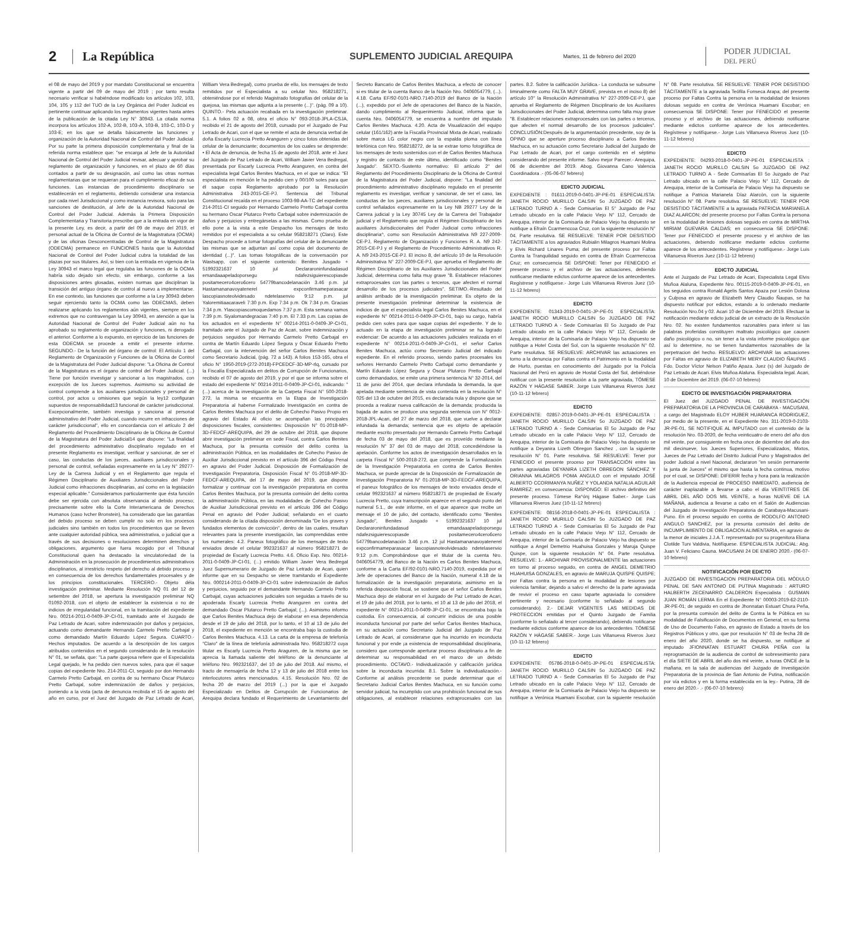2 La República
SUPLEMENTO JUDICIAL AREQUIPA
Martes, 11 de febrero del 2020
PODER JUDICIAL
DEL PERÚ
el 08 de mayo del 2019 y por mandato Constitucional se encuentra vigente a partir del 09 de mayo del 2019 ; por tanto resulta necesario verificar si habiéndose modificado los artículos 102, 103, 104, 105 y 112 del TUO de la Ley Orgánica del Poder Judicial es pertinente continuar aplicando los reglamentos vigentes hasta antes de la publicación de la citada Ley N° 30943. La citada norma incorpora los artículos 102-A, 102-B, 103-A, 103-B, 103-C, 103-D y 103-E; en los que se detalla básicamente las funciones y organización de la Autoridad Nacional de Control del Poder Judicial. Por su parte la primera disposición complementaria y final de la referida norma establece que: "se encarga al Jefe de la Autoridad Nacional de Control del Poder Judicial revisar, adecuar y aprobar su reglamento de organización y funciones, en el plazo de 60 días contados a partir de su designación, así como las otras normas reglamentarias que se requieran para el cumplimiento eficaz de sus funciones. Las instancias de procedimiento disciplinario se establecerán en el reglamento, debiendo considerar una instancia por cada nivel Jurisdiccional y como instancia revisora, solo para las sanciones de destitución, al Jefe de la Autoridad Nacional de Control del Poder Judicial. Además la Primera Disposición Complementaria y Transitoria prescribe que a la entrada en vigor de la presente Ley, es decir, a partir del 09 de mayo del 2019, el personal actual de la Oficina de Control de la Magistratura (OCMA) y de las oficinas Desconcentradas de Control de la Magistratura (ODECMA) permanece en FUNCIONES hasta que la Autoridad Nacional de Control del Poder Judicial cubra la totalidad de las plazas por sus titulares. Así, si bien con la entrada en vigencia de la Ley 30943 el marco legal que regulaba las funciones de la OCMA habría sido dejado sin efecto, sin embargo, conforme a las disposiciones antes glosadas, existen normas que disciplinan la transición del antiguo órgano de control al nuevo a implementarse. En ese contexto, las funciones que conforme a la Ley 30943 deben seguir ejerciendo tanto la OCMA como las ODECMAS, deben realizarse aplicando los reglamentos aún vigentes, siempre en los extremos que no contravengan la Ley 30943, en atención a que la Autoridad Nacional de Control del Poder Judicial aún no ha aprobado su reglamento de organización y funciones, ni derogado el anterior. Conforme a lo expuesto, en ejercicio de las funciones de esta ODECMA se procede a emitir el presente informe. SEGUNDO.- De la función del órgano de control: El Artículo 1 del Reglamento de Organización y Funciones de la Oficina de Control de la Magistratura del Poder Judicial dispone: "La Oficina de Control de la Magistratura es el órgano de control del Poder Judicial. (...) Tiene por función investigar y sancionar a los magistrados, con excepción de los Jueces supremos. Asimismo su actividad de control comprende a los auxiliares jurisdiccionales y personal de control, por actos u omisiones que según la ley12 configuran supuestos de responsabilidad13 funcional de carácter jurisdiccional. Excepcionalmente, también investiga y sanciona al personal administrativo del Poder Judicial, cuando incurre en infracciones de carácter jurisdiccional", ello en concordancia con el artículo 2 del Reglamento del Procedimiento Disciplinario de la Oficina de Control de la Magistratura del Poder Judicial14 que dispone: "La finalidad del procedimiento administrativo disciplinario regulado en el presente Reglamento es investigar, verificar y sancionar, de ser el caso, las conductas de los jueces, auxiliares jurisdiccionales y personal de control, señaladas expresamente en la Ley N° 29277- Ley de la Carrera Judicial y en el Reglamento que regula el Régimen Disciplinario de Auxiliares Jurisdiccionales del Poder Judicial como infracciones disciplinarias, así como en la legislación especial aplicable." Consideramos particularmente que ésta función debe ser ejercida con absoluta observancia al debido proceso; precisamente sobre ello la Corte Interamericana de Derechos Humanos (caso Ivcher Bronstein), ha considerado que las garantías del debido proceso se deben cumplir no solo en los procesos judiciales sino también en todos los procedimientos que se lleven ante cualquier autoridad pública, sea administrativa, o judicial que a través de sus decisiones o resoluciones determinen derechos y obligaciones, argumento que fuera recogido por el Tribunal Constitucional quien ha destacado la vinculatoriedad de la Administración en la prosecución de procedimientos administrativos disciplinarios, al irrestricto respeto del derecho al debido proceso y en consecuencia de los derechos fundamentales procesales y de los principios constitucionales. TERCERO.- Objeto déla investigación preliminar. Mediante Resolución NQ 01 del 12 de setiembre del 2018, se apertura la investigación preliminar NQ 01092-2018, con el objeto de establecer la existencia o no de indicios de irregularidad funcional, en la tramitación del expediente Nro. 00214-2011-0-0409-JP-CI-01, tramitado ante el Juzgado de Paz Letrado de Acari, sobre indemnización por daños y perjuicios, actuando como demandante Hernando Carmelo Pretto Carbajal y como demandado Martín Eduardo López Segura. CUARTO.- Hechos imputados. De acuerdo a la descripción de los cargos atribuidos contenidos en el segundo considerando de la resolución N° 01, se señala, que: "La parte quejosa refiere que el Especialista Legal quejado, le ha pedido cien nuevos soles, para que él saque copias del expediente Nro. 214-2011-CI, seguido por don Hernando Carmelo Pretto Carbajal, en contra de su hermano Oscar Plutarco Pretto Carbajal, sobre indemnización de daños y perjuicios, poniendo a la vista (acta de denuncia recibida el 15 de agosto del año en curso, por el Juez del Juzgado de Paz Letrado de Acari, William Vera Bedregal), como prueba de ello, los mensajes de texto remitidos por el Especialista a su celular Nro. 958218271, obteniéndose por el referido Magistrado fotografías del celular de la quejosa, las mismas que adjunta a la presente (...)". (pág. 09 a 10). QUINTO.- Pela actuación recabada en la investigación preliminar. 5.1. A folios 02 a 08, obra el oficio N° 093-2018-JPLA-CSJA, recibido el 21 de agosto del 2018, cursado por el Juzgado de Paz Letrado de Acari, con el que se remite el acta de denuncia verbal de doña Escarly Lucrecia Pretto Aranguren y cinco fotos obtenidas del celular de la denunciante; documentos de los cuales se desprende: • El Acta de denuncia, de fecha 15 de agosto del 2018, ante el Juez del Juzgado de Paz Letrado de Acari, William Javier Vera Bedregal, presentada por Escarly Lucrecia Pretto Aranguren, en contra del especialista legal Carlos Benites Machuca, en el que se indica: "El especialista en mención le ha pedido cien y 00/100 soles para que él saque copia Reglamento aprobado por la Resolución Administrativa 243-2015-CE-PJ. Sentencia del Tribunal Constitucional recaída en el proceso 1003-98-AA-TC del expediente 214-2011-CI seguido por Hernando Carmelo Pretto Carbajal contra su hermano Oscar Plutarco Pretto Carbajal sobre indemnización de daños y perjuicios y entregárselas a las mismas. Como prueba de ello pone a la vista a este Despacho los mensajes de texto remitidos por el especialista a su celular 958218271 (Claro). Este Despacho procede a tomar fotografías del celular de la denunciante las mismas que se adjuntan así como copia del documento de identidad (...)". Las tomas fotográficas de la conversación por Wastsapp, con el siguiente contenido: Benites Jusgado + 51992321637 10 jul Declararoninfundadasud emandaaapeladoporsegu ndafezsiguierescopiasde positamecero4cero6cero 54779bancodelanación 3.46 p.m. jul Hastamananavoyatenerel expconfirmameparasacar lascopiasnoteolvidesado ndetelasenvio 9:12 p.m. jul Yaloremitiaacaraveli 7:30 p.m. Exp 7:34 p.m. Ok 7:34 p.m. Gracias 7:34 p.m. Ylascopiascomoquedamos 7:37 p.m. Esta semana vamos 7:39 p.m. Siyalomandegracias 7:40 p.m. El 7.33 p.m. Las copias de los actuados en el expediente N° 00214-2011-0-0409-JP-CI-01, tramitado ante el Juzgado de Paz de Acari, sobre indemnización y perjuicios seguidos por Hernando Carmelo Pretto Carbajal en contra de Martín Eduardo López Segura y Oscar Eduardo Pretto Carbajal, con la intervención del señor Carlos Benites Machuca como Secretario Judicial, (pág. 72 a 143). A folios 153-165, obra el oficio N° 1950-2019-(272-2018)-FPCEDCF-3D-MP-rlq, cursado por la Fiscalía Especializada en delitos de Corrupción de Funcionarios, recibido el 07 de agosto del 2019, y por el que se informa sobre el estado del expediente N° 00214-2011-0-0409-JP-CI-01, indicando: "(...) acerca de la investigación de la Carpeta Fiscal N° 500-2018-272, la misma se encuentra en la Etapa de Investigación Preparatoria al haberse Formalizado Investigación en contra de Carlos Benites Machuca por el delito de Cohecho Pasivo Propio en agravio del Estado Al oficio se acompañan las principales disposiciones fiscales, consistentes: Disposición N° 01-2018-MP-3D-FEDCF-AREQUIPA, del 29 de octubre del 2018, que dispone abrir investigación preliminar en sede Fiscal, contra Carlos Benites Machuca, por la presunta comisión del delito contra la administración Pública, en las modalidades de Cohecho Pasivo de Auxiliar Jurisdiccional previsto en el artículo 396 del Código Penal en agravio del Poder Judicial. Disposición de Formalización de Investigación Preparatoria, Disposición Fiscal N° 01-2018-MP-3D-FEDCF-AREQUIPA, del 17 de mayo del 2019, que dispone formalizar y continuar con la investigación preparatoria en contra Carlos Benites Machuca, por la presunta comisión del delito contra la administración Pública, en las modalidades de Cohecho Pasivo de Auxiliar Jurisdiccional previsto en el artículo 396 del Código Penal en agravio del Poder Judicial; señalando en el cuarto considerando de la citada disposición denominada "De los graves y fundados elementos de convicción", dentro de las cuales, resultan relevantes para la presente investigación, las comprendidas entre los numerales: 4.2. Paneux fotográfico de los mensajes de texto enviados desde el celular 992321637 al número 958218271 de propiedad de Escarly Lucrecia Pretto. 4.6. Oficio Exp. Nro. 00214-2011-0-0409-JP-CI-01, (...) emitido William Javier Vera Bedregal Juez Supernumerario de Juzgado de Paz Letrado de Acari, quien informe que en su Despacho se viene tramitando el Expediente Nro. 000214-2011-0-0409-JP-CI-01 sobre indemnización de daños y perjuicios, seguido por el demandante Hernando Carmelo Pretto Carbajal, cuyas actuaciones judiciales son seguidas a través de su apoderada Escarly Lucrecia Pretto Aranguren en contra del demandado Oscar Plutarco Pretto Carbajal; (...). Asimismo informo que Carlos Benites Machuca dejo de elaborar en esa dependencia desde el 19 de julio del 2018, por lo tanto, el 10 al 13 de julio del 2018, el expediente en mención se encontraba bajo la custodia de Carlos Benites Machuca. 4.13. La carta de la empresa de telefonía "Claro" de la línea de telefonía administrada Nro. 958218272 cuya titular es Escarly Lucrecia Pretto Araguren, de la misma que se aprecia la llamada saliente del teléfono de la denunciante al teléfono Nro. 992321637, del 10 de julio del 2018. Así mismo, el tracto de mensajería de fecha 12 y 13 de julio del 2018 entre los interlocutores antes mencionados. 4.15. Resolución Nro. 02 de fecha 20 de marzo del 2019 (...) por la que el Juzgado Especializado en Delitos de Corrupción de Funcionarios de Arequipa declara fundado el Requerimiento de Levantamiento del Secreto Bancario de Carlos Benites Machuca, a efecto de conocer si es titular de la cuenta Banco de la Nación Nro. 0406054779, (...). 4.18. Carta EF/92-0101-NRO.7140-2019 del Banco de la Nación (...), expedido por el Jefe de operaciones del Banco de la Nación, dando cumplimiento al Requerimiento Judicial, informa que la cuenta Nro. 0406054779, se encuentra a nombre del imputado Carlos Benites Machuca. 4.20. Acta de Visualización del equipo celular (161/162) ante la Fiscalía Provincial Mixta de Acari, realizado sobre marca LG color negro con la espalda ploma con línea telefónica con Nro. 958218272, de la se extrae tomo fotográfica de los mensajes de texto sostenidos con el de Carlos Benites Machuca y registro de contacto de este último, identificado como "Benites Jusgado". SEXTO.-Sustento normativo: El artículo 2° del Reglamento del Procedimiento Disciplinario de la Oficina de Control de la Magistratura del Poder Judicial, dispone: "La finalidad del procedimiento administrativo disciplinario regulado en el presente reglamento es investigar, verificar y sancionar, de ser el caso, las conductas de los jueces, auxiliares jurisdiccionales y personal de control señalados expresamente en la Ley NB 29277 Ley de la Carrera judicial y la Ley 30745 Ley de la Carrera del Trabajador judicial y el Reglamento que regula el Régimen Disciplinario de los auxiliares Jurisdiccionales del Poder Judicial como infracciones disciplinaria^, como son Resolución Administrativa N9 227-2009-CE-PJ, Reglamento de Organización y Funciones R. A. N9 242-2015-CE-PJ y el Reglamento de Procedimiento Administrativos R. A. N9 243-2015-CE-PJ. El inciso 8, del artículo 10 de la Resolución Administrativa N° 227-2009-CE-PJ, que aprueba el Reglamento de Régimen Disciplinario de los Auxiliares Jurisdiccionales del Poder Judicial, determina como falta muy grave "8. Establecer relaciones extraprocesales con las partes o terceros, que afecten el normal desarrollo de los procesos judiciales". SETIMO.-Resultado del análisis arribado de la investigación preliminar. Es objeto de la presente investigación preliminar determinar la existencia de indicios de que el especialista legal Carlos Benites Machuca, en el expediente N° 00214-2011-0-0409-JP-CI-01, bajo su cargo, habría pedido cien soles para que saque copias del expediente. Y de lo actuado en la etapa de investigación preliminar se ha logrado evidenciar: De acuerdo a las actuaciones judiciales realizada en el expediente N° 00214-2011-0-0409-JP-CI-01, el señor Carlos Benites Machuca, actúo como Secretario Judicial del indicado expediente. En el referido proceso, siendo partes procesales los señores Hernando Carmelo Pretto Carbajal como demandante y Martín Eduardo López Segura y Oscar Plutarco Pretto Carbajal como demandados, se emite una primera sentencia N° 32-2014, del 11 de junio del 2014, que declara infundada la demanda, la que apelada mediante sentencia de vista contenida en la resolución N° 025 del 13 de octubre del 2015, es declarada nula y dispone que se proceda a realizar nueva calificación de la demanda; producida la bajada de autos se produce una segunda sentencia con N° 0012-2018-JPL-Acari, del 27 de marzo del 2018, que vuelve a declarar infundada la demanda; sentencia que es objeto de apelación mediante escrito presentado por Hernando Carmelo Pretto Carbajal de fecha 03 de mayo del 2018, que es proveído mediante la resolución N° 37 del 03 de mayo del 2018, concediéndose la apelación. Conforme los actos de investigación desarrollados en la carpeta Fiscal N° 500-2018-272, que comprende la Formalización de la Investigación Preparatoria en contra de Carlos Benites Machuca, se puede apreciar de la Disposición de Formalización de Investigación Preparatoria N° 01-2018-MP-3D-FEDCF-AREQUIPA, el paneux fotográfico de los mensajes de texto enviados desde el celular 992321637 al número 958218271 de propiedad de Escarly Lucrecia Pretto, cuya transcripción aparece en el segundo punto del numeral 5.1., de este informe, en el que aparece que recibe un mensaje el 10 de julio, del contacto, identificado como "Benites Jusgado", Benites Jusgado + 51992321637 10 jul Declararoninfundadasud emandaaapeladoporsegu ndafezsiguierescopiasde positamecero4cero6cero 54779bancodelanación 3.46 p.m. 12 jul Hastamananavoyatenerel expconfirmameparasacar lascopiasnoteolvidesado ndetelasenvio 9:12 p.m. Comprobándose que el titular de la cuenta Nro. 0406054779, del Banco de la Nación es Carlos Benites Machuca, conforme a la Carta EF/92-0101-NRO.7140-2019, expedida por el Jefe de operaciones del Banco de la Nación, numeral 4.18 de la formalización de la investigación preparatoria; asimismo en la referida disposición fiscal, se sostiene que el señor Carlos Benites Machuca dejo de elaborar en el Juzgado de Paz Letrado de Acari, el 19 de julio del 2018, por lo tanto, el 10 al 13 de julio del 2018, el expediente N° 00214-2011-0-0409-JP-CI-01, se encontraba bajo la custodia. En consecuencia, al concurrir indicios de una posible inconducta funcional por parte del señor Carlos Benites Machuca, en su actuación como Secretario Judicial del Juzgado de Paz Letrado de Acari, al considerarse que ha incurrido en inconducta funcional y por ende ¡a existencia de responsabilidad disciplinaria, considero que corresponde aperturar proceso disciplinario a fin de determinar su responsabilidad en el marco de un debido procedimiento. OCTAVO.- Individualización y calificación jurídica sobre la inconducta incurrida: 8.1. Sobre la individualización.- Conforme al análisis precedente se puede determinar que el Secretario Judicial Carlos Benites Machuca, en su función como servidor judicial, ha incumplido con una prohibición funcional de sus obligaciones, al establecer relaciones extraprocesales con las partes. 8.2. Sobre la calificación Jurídica.- La conducta se subsume liminalmente como FALTA MUY GRAVE, prevista en el inciso 8) del artículo 10° la Resolución Administrativa N° 227-2009-CE-PJ, que aprueba el Reglamento de Régimen Disciplinario de los Auxiliares Jurisdiccionales del Poder Judicial, determina como falta muy grave "8. Establecer relaciones extraprocesales con las partes o terceros, que afecten el normal desarrollo de los procesos judiciales". CONCLUSIÓN:Después de la argumentación precedente, soy de la OPINO que se aperture proceso disciplinario a Carlos Benites Machuca, en su actuación como Secretario Judicial del Juzgado de Paz Letrado de Acari, por el cargo contenido en el séptimo considerando del presente informe. Salvo mejor Parecer.- Arequipa, 06 de diciembre del 2019. Abog. Giovanna Cano Valencia Coordinadora .- (05-06-07 febrero)
EDICTO JUDICIAL
EXPEDIENTE : 01611-2019-0-0401-JP-PE-01 ESPECIALISTA: JANETH ROCIO MURILLO CALSIN 5o JUZGADO DE PAZ LETRADO TURNO A - Sede Comisarías El 5° Juzgado de Paz Letrado ubicado en la calle Palacio Viejo N° 112, Cercado de Arequipa, interior de la Comisaría de Palacio Viejo ha dispuesto se notifique a Efraín Ccarmenccoa Cruz, con la siguiente resolución N° 04. Parte resolutiva. SE RESUELVE: TENER POR DESISTIDO TÁCITAMENTE a los agraviados Rubialin Milagros Huamani Molina y Elvis Richard Linares Puma; del presente proceso por Faltas Contra la Tranquilidad seguido en contra de Efraín Ccarmenccoa Cruz; en consecuencia SE DISPONE: Tener por FENECIDO el presente proceso y el archivo de las actuaciones, debiendo notificarse mediante edictos conforme aparece de los antecedentes. Regístrese y notifíquese.- Jorge Luis Villanueva Riveros Juez (10-11-12 febrero)
EDICTO
EXPEDIENTE: 01343-2019-0-0401-JP-PE-01 ESPECIALISTA: JANETH ROCIO MURILLO CALSIN 5o JUZGADO DE PAZ LETRADO TURNO A - Sede Comisarías El 5o Juzgado de Paz Letrado ubicado en la calle Palacio Viejo N° 112, Cercado de Arequipa, interior de la Comisaría de Palacio Viejo ha dispuesto se notifique a Hotel Costa del Sol, con la siguiente resolución N° 02. Parte resolutiva. SE RESUELVE: ARCHIVAR las actuaciones en torno a la denuncia por Faltas contra el Patrimonio en la modalidad de Hurto, puestas en conocimiento del Juzgado por la Policía Nacional del Perú en agravio de Hostal Costa del Sol, debiéndose notificar con la presente resolución a la parte agraviada, TÓMESE RAZÓN Y HÁGASE SABER. Jorge Luis Villanueva Riveros Juez (10-11-12 febrero)
EDICTO
EXPEDIENTE: 02857-2019-0-0401-JP-PE-01 ESPECIALISTA : JANETH ROCIO MURILLO CALSIN 5o JUZGADO DE PAZ LETRADO TURNO A - Sede Comisarías El 5o Juzgado de Paz Letrado ubicado en la calle Palacio Viejo N° 112, Cercado de Arequipa, interior de la Comisaría de Palacio Viejo ha dispuesto se notifique a Deyanira Lizeth Obregon Sanchez , con la siguiente resolución N° 01. Parte resolutiva. SE RESUELVE: Tener por FENECIDO el presente proceso por TRANSACCIÓN entre las partes agraviadas DEYANIRA LIZETH OBREGON SÁNCHEZ Y ORIANNA MILAGROS POMA ANGULO con el imputado JOSÉ ALBERTO CCORIMANYA NUÑEZ Y YOLANDA NATALIA AGUILAR RAMIREZ; en consecuencia: DISPONGO: El archivo definitivo del presente proceso. Tómese Ra^ónj Hágase Saber.- Jorge Luis Villanueva Riveros Juez (10-11-12 febrero)
EXPEDIENTE: 08156-2018-0-0401-JP-PE-01 ESPECIALISTA : JANETH ROCIO MURILLO CALSIN 5o JUZGADO DE PAZ LETRADO TURNO A - Sede Comisarías El 5o Juzgado de Paz Letrado ubicado en la calle Palacio Viejo N° 112, Cercado de Arequipa, interior de la Comisaría de Palacio Viejo ha dispuesto se notifique a Angel Demetrio Huahuisa Gonzales y Maruja Quispe Quispe, con la siguiente resolución N° 04. Parte resolutiva. RESUELVE: 1.- ARCHIVAR PROVISIONALMENTE las actuaciones en torno al proceso seguido, en contra de ANGEL DEMETRIO HUAHUISA GONZALES, en agravio de MARUJA QUISPE QUISPE; por Faltas contra la persona en la modalidad de lesiones por violencia familiar; dejando a salvo el derecho de la parte agraviada de revivir el proceso en caso taparte agraviada lo considere pertinente y necesario (conforme lo señalado al segundo considerando). 2.- DEJAR VIGENTES LAS MEDIDAS DE PROTECCION emitidas por el Quinto Juzgado de Familia (conforme lo señalado al tercer considerando), debiendo notificarse mediante edictos conforme aparece de los antecedentes. TÓMESE RAZÓN Y HÁGASE SABER.- Jorge Luis Villanueva Riveros Juez (10-11-12 febrero)
EDICTO
EXPEDIENTE: 05786-2018-0-0401-JP-PE-01 ESPECIALISTA: JANETH ROCIO MURILLO CALSIN 5o JUZGADO DE PAZ LETRADO TURNO A - Sede Comisarías El 5o Juzgado de Paz Letrado ubicado en la calle Palacio Viejo N° 112, Cercado de Arequipa, interior de la Comisaría de Palacio Viejo ha dispuesto se notifique a Verónica Huamani Escobar, con la siguiente resolución N° 08. Parte resolutiva. SE RESUELVE: TENER POR DESISTIDO TÁCITAMENTE a la agraviada Teófila Fonseca Arapa; del presente proceso por Faltas Contra la persona en la modalidad de lesiones dolosas seguido en contra de Verónica Huamani Escobar; en consecuencia SE DISPONE: Tener por FENECIDO el presente proceso y el archivo de las actuaciones, debiendo notificarse mediante edictos conforme aparece de los antecedentes. Regístrese y notifíquese.- Jorge Luis Villanueva Riveros Juez (10-11-12 febrero)
EDICTO
EXPEDIENTE: 04293-2018-0-0401-JP-PE-01 ESPECIALISTA : JANETH ROCIO MURILLO CALSIN 5o JUZGADO DE PAZ LETRADO TURNO A - Sede Comisarías El 5o Juzgado de Paz Letrado ubicado en la calle Palacio Viejo N° 112, Cercado de Arequipa, interior de la Comisaría de Palacio Viejo ha dispuesto se notifique a Patricia Marianela Díaz Alarcón, con la siguiente resolución N° 08. Parte resolutiva. SE RESUELVE: TENER POR DESISTIDO TÁCITAMENTE a la agraviada PATRICIA MARIANELA DIAZ ALARCON; del presente proceso por Faltas Contra la persona en la modalidad de lesiones dolosas seguido en contra de MIRTHA MIRIAM GUEVARA CALDAS; en consecuencia SE DISPONE: Tener por FENECIDO el presente proceso y el archivo de las actuaciones, debiendo notificarse mediante edictos conforme aparece de los antecedentes. Regístrese y notifíquese.- Jorge Luis Villanueva Riveros Juez (10-11-12 febrero)
EDICTO JUDICIAL
Ante el Juzgado de Paz Letrado de Acari, Especialista Legal Elvis Muñoa Alaluna, Expediente Nro. 00115-2019-0-0409-JP-PE-01, en los seguidos contra Ronald Agelis Santos Apaza por Lesión Dolosa y Culposa en agravio de Elizabeth Mery Claudio Ñaupas, se ha dispuesto notificar por edictos, estando a lo ordenado mediante Resolución Nro.04 y 02. Acari 10 de Diciembre del 2019. Efectuar la notificación mediante edicto judicial de un extracto de la Resolución Nro. 02. No existen fundamentos razonables para inferir si las palabras proferidas constituyen maltrato psicológico que causen daño psicológico o no, sin tener a la vista informe psicológico que así lo determine, no se tienen fundamentos razonables de la perpetracion del hecho. RESUELVO: ARCHIVAR las actuaciones por Faltas en agravio de ELIZABETH MERY CLAUDIO ÑAUPAS . Fdo. Doctor Víctor Nelson Patiño Apaza. Juez (s) del Juzgado de Paz Letrado de Acari. Elvis Muñoa Alaluna. Especialista legal. Acari, 10 de Diciembre del 2019. (06-07-10 febrero)
EDICTO DE INVESTIGACIÓN PREPARATORIA
El Juez del JUZGADO PENAL DE INVESTIGACIÓN PREPARATORIA DE LA PROVINCIA DE CARABAYA - MACUSANI, a cargo del Magistrado ELOY HUBER HUARANCA RODRIGUEZ, por medio de la presente, en el Expediente Nro. 311-2019-0-2103-JR-PE-01, SE NOTIFIQUE AL IMPUTADO con el contenido de la resolución Nro. 03-2020, de fecha veinticuatro de enero del año dos mil veinte, por consiguiente en fecha once de diciembre del año dos mil diecinueve, los Jueces Superiores, Especializados, Mixtos, Jueces de Paz Letrado del Distrito Judicial Puno y Magistrados del poder Judicial a nivel Nacional, declararon "en sesión permanente la junta de Jueces" el mismo que hasta la fecha continua, motivo por el cual, se DISPONE: DIFERIR fecha y hora para la realización de la Audiencia especial de PROCESO INMEDIATO, audiencia de carácter inaplazable a llevarse a cabo el día VEINTITRES DE ABRIL DEL AÑO DOS MIL VEINTE, a horas NUEVE DE LA MAÑANA, audiencia a llevarse a cabo en el Salón de Audiencias del Juzgado de Investigación Preparatoria de Carabaya-Macusani-Puno. En el proceso seguido en contra de RODOLFO ANTONIO ANGULO SANCHEZ, por la presunta comisión del delito de INCUMPLIMIENTO DE OBLIGACION ALIMENTARIA, en agravio de la menor de iniciales J.J.A.T. representado por su progenitora Eliana Clotilde Tuni Valdivia, Notifíquese. ESPECIALISTA JUDICIAL: Abg. Juan V. Feliciano Cauna. MACUSANI 24 DE ENERO 2020.- (06-07-10 febrero)
NOTIFICACIÓN POR EDICTO
JUZGADO DE INVESTIGACION PREPARATORIA DEL MÓDULO PENAL DE SAN ANTONIO DE PUTINA Magistrado : ARTURO HALBERTH ZECENARRO CALDERON Especialista : GUSMAN JUAN ROMÁN LERMA En el Expediente N° 00003-2019-62-2110-JR-PE-01; de seguido en contra de Jhonnatan Estuart Chura Peña, por la presunta comisión del delito de Contra la fe Pública en su modalidad de Falsificación de Documentos en General, en su forma de Uso de Documento Falso, en agravio de Estado a través de los Registros Públicos y otro, que por resolución N° 03 de fecha 28 de enero del año 2020, donde se ha dispuesto, se notifique al imputado JFIONNATAN ESTUART CHURA PEÑA con la reprogramación de la audiencia de control de sobreseimiento para el día SIETE DE ABRIL del año dos mil veinte, a horas ONCE de la mañana, en la sala de audiencias del Juzgado de Investigación Preparatoria de la provincia de San Antonio de Putina, notificación por vía edictos y en la forma establecida en la ley.- Putina, 28 de enero del 2020.- .- (06-07-10 febrero)